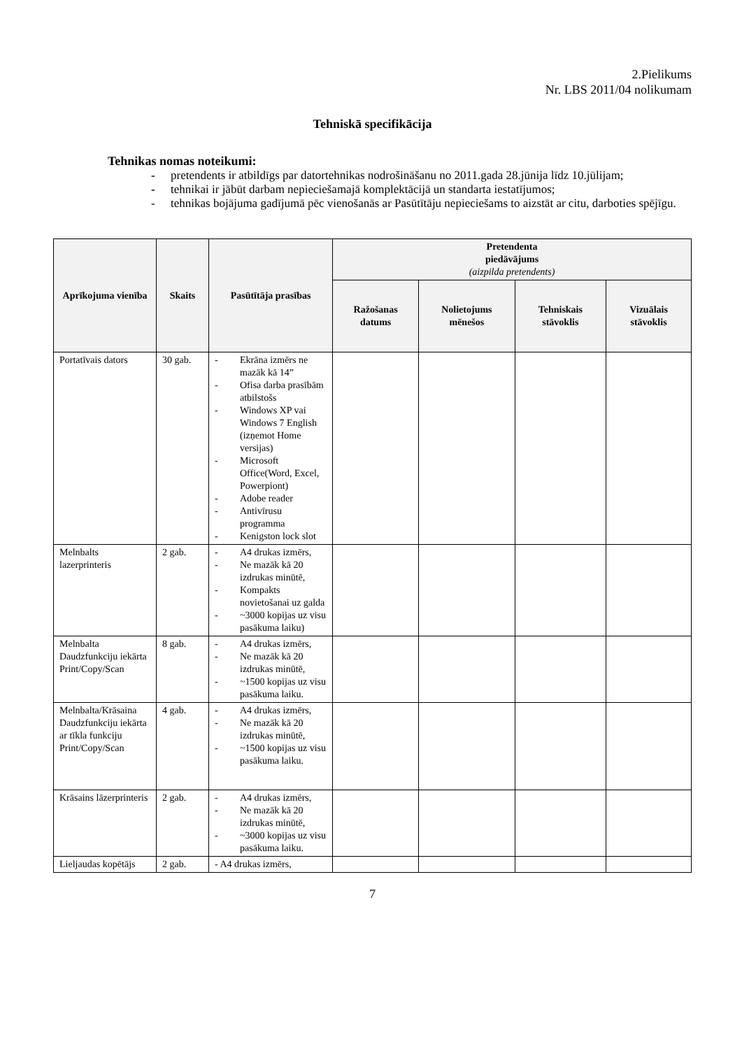2.Pielikums
Nr. LBS 2011/04 nolikumam
Tehniskā specifikācija
Tehnikas nomas noteikumi:
- pretendents ir atbildīgs par datortehnikas nodrošināšanu no 2011.gada 28.jūnija līdz 10.jūlijam;
- tehnikai ir jābūt darbam nepieciešamajā komplektācijā un standarta iestatījumos;
- tehnikas bojājuma gadījumā pēc vienošanās ar Pasūtītāju nepieciešams to aizstāt ar citu, darboties spējīgu.
| Aprīkojuma vienība | Skaits | Pasūtītāja prasības | Pretendenta piedāvājums (aizpilda pretendents) | | | |
| --- | --- | --- | --- | --- | --- | --- |
| | | | Ražošanas datums | Nolietojums mēnešos | Tehniskais stāvoklis | Vizuālais stāvoklis |
| Portatīvais dators | 30 gab. | - Ekrāna izmērs ne mazāk kā 14” - Ofisa darba prasībām atbilstošs - Windows XP vai Windows 7 English (izņemot Home versijas) - Microsoft Office(Word, Excel, Powerpiont) - Adobe reader - Antivīrusu programma - Kenigston lock slot | | | | |
| Melnbalts lazerprinteris | 2 gab. | - A4 drukas izmērs, - Ne mazāk kā 20 izdrukas minūtē, - Kompakts novietošanai uz galda - ~3000 kopijas uz visu pasākuma laiku) | | | | |
| Melnbalta Daudzfunkciju iekārta Print/Copy/Scan | 8 gab. | - A4 drukas izmērs, - Ne mazāk kā 20 izdrukas minūtē, - ~1500 kopijas uz visu pasākuma laiku. | | | | |
| Melnbalta/Krāsaina Daudzfunkciju iekārta ar tīkla funkciju Print/Copy/Scan | 4 gab. | - A4 drukas izmērs, - Ne mazāk kā 20 izdrukas minūtē, - ~1500 kopijas uz visu pasākuma laiku. | | | | |
| Krāsains lāzerprinteris | 2 gab. | - A4 drukas izmērs, - Ne mazāk kā 20 izdrukas minūtē, - ~3000 kopijas uz visu pasākuma laiku. | | | | |
| Lieljaudas kopētājs | 2 gab. | - A4 drukas izmērs, | | | | |
7